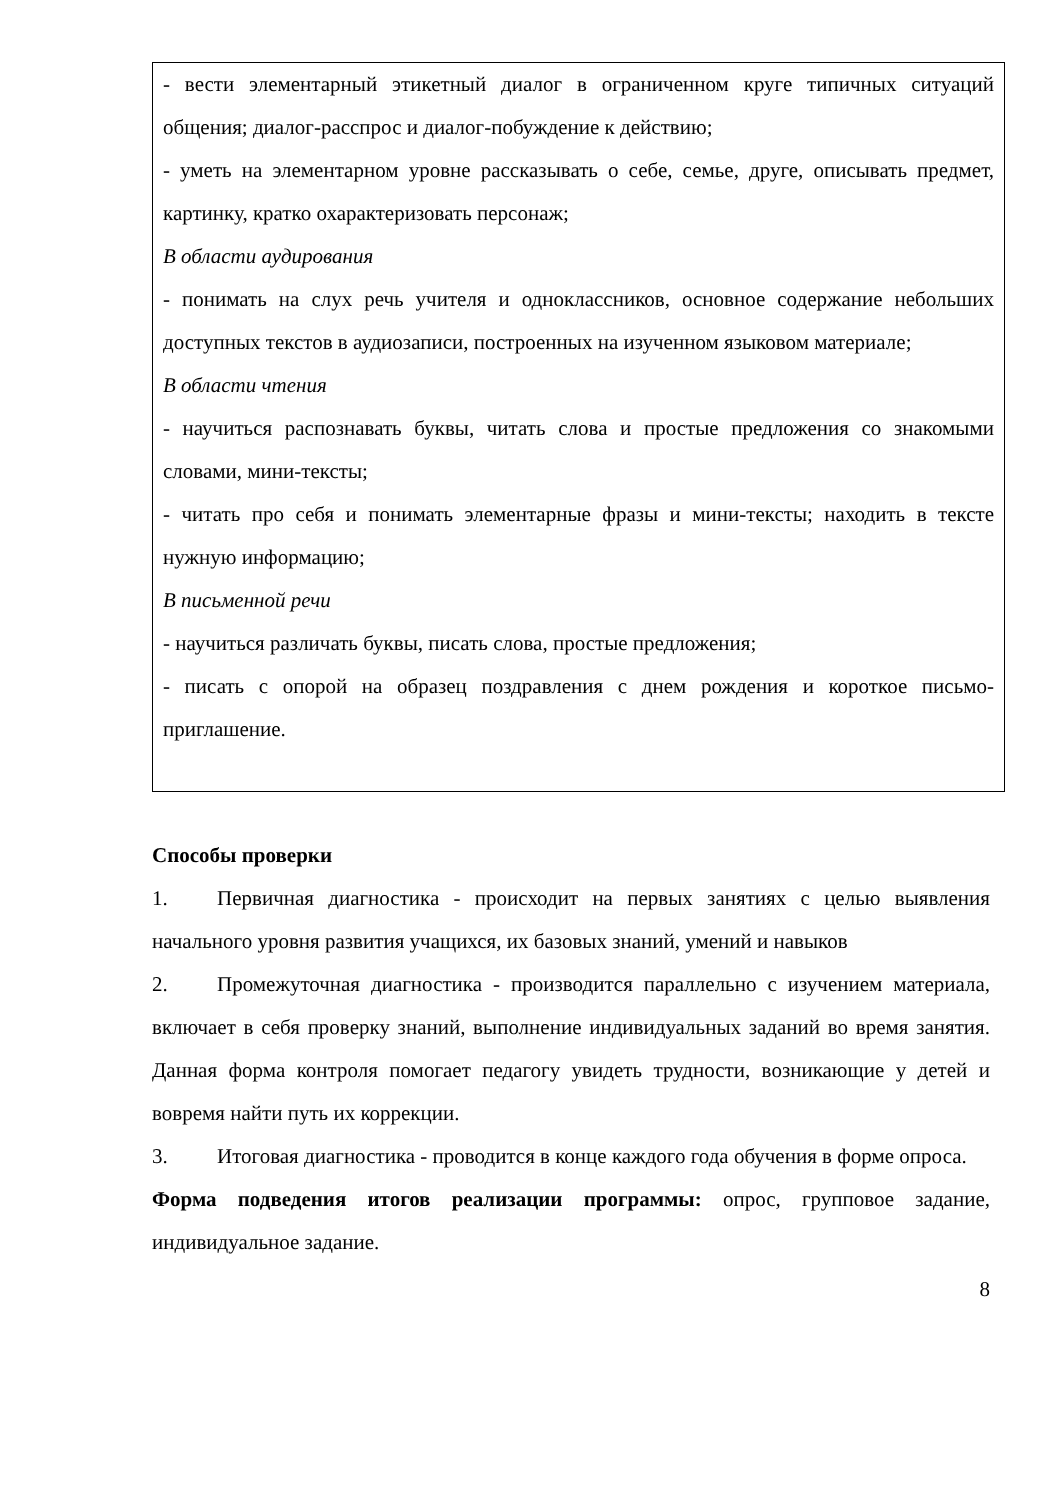| - вести элементарный этикетный диалог в ограниченном круге типичных ситуаций общения; диалог-расспрос и диалог-побуждение к действию; - уметь на элементарном уровне рассказывать о себе, семье, друге, описывать предмет, картинку, кратко охарактеризовать персонаж; В области аудирования - понимать на слух речь учителя и одноклассников, основное содержание небольших доступных текстов в аудиозаписи, построенных на изученном языковом материале; В области чтения - научиться распознавать буквы, читать слова и простые предложения со знакомыми словами, мини-тексты; - читать про себя и понимать элементарные фразы и мини-тексты; находить в тексте нужную информацию; В письменной речи - научиться различать буквы, писать слова, простые предложения; - писать с опорой на образец поздравления с днем рождения и короткое письмо-приглашение. |
Способы проверки
1. Первичная диагностика - происходит на первых занятиях с целью выявления начального уровня развития учащихся, их базовых знаний, умений и навыков
2. Промежуточная диагностика - производится параллельно с изучением материала, включает в себя проверку знаний, выполнение индивидуальных заданий во время занятия. Данная форма контроля помогает педагогу увидеть трудности, возникающие у детей и вовремя найти путь их коррекции.
3. Итоговая диагностика - проводится в конце каждого года обучения в форме опроса.
Форма подведения итогов реализации программы: опрос, групповое задание, индивидуальное задание.
8